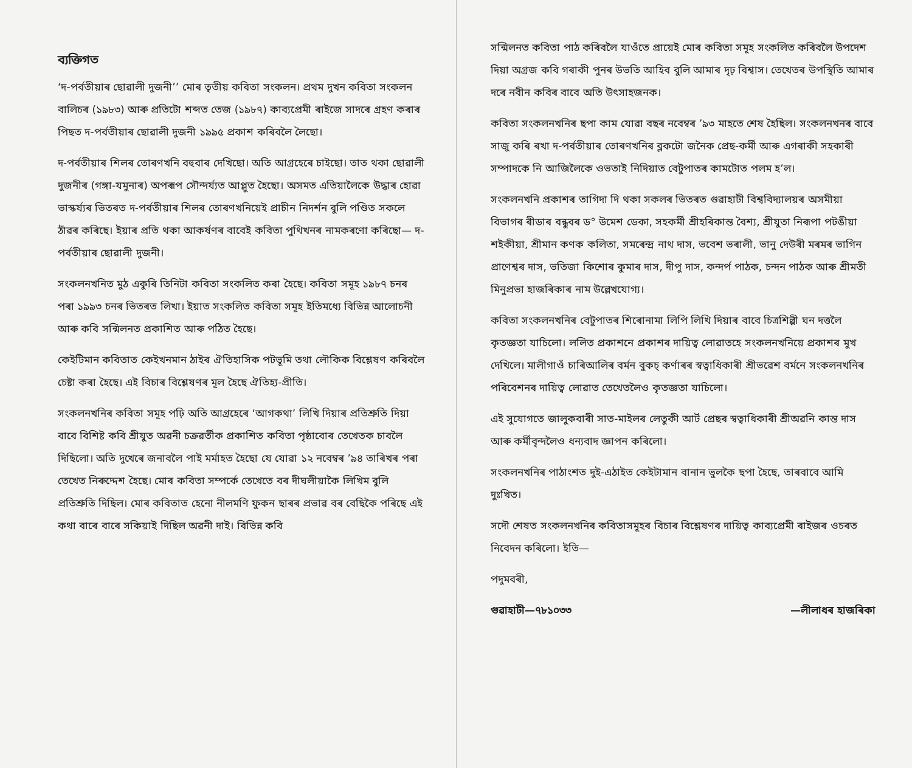ব্যক্তিগত
‘দ-পৰ্বতীয়াৰ ছোৱালী দুজনী’’ মোৰ তৃতীয় কবিতা সংকলন। প্ৰথম দুখন কবিতা সংকলন বালিচৰ (১৯৮৩) আৰু প্ৰতিটো শব্দত তেজ (১৯৮৭) কাব্যপ্ৰেমী ৰাইজে সাদৰে গ্ৰহণ কৰাৰ পিছত দ-পৰ্বতীয়াৰ ছোৱালী দুজনী ১৯৯৫ প্ৰকাশ কৰিবলৈ লৈছো।
দ-পৰ্বতীয়াৰ শিলৰ তোৰণখনি বহুবাৰ দেখিছো। অতি আগ্ৰহেৰে চাইছো। তাত থকা ছোৱালী দুজনীৰ (গঙ্গা-যমুনাৰ) অপৰূপ সৌন্দৰ্য্যত আপ্লুত হৈছো। অসমত এতিয়ালৈকে উদ্ধাৰ হোৱা ভাস্কৰ্য্যৰ ভিতৰত দ-পৰ্বতীয়াৰ শিলৰ তোৰণখনিয়েই প্ৰাচীন নিদৰ্শন বুলি পণ্ডিত সকলে ঠাঁৱৰ কৰিছে। ইয়াৰ প্ৰতি থকা আকৰ্ষণৰ বাবেই কবিতা পুথিখনৰ নামকৰণো কৰিছো— দ-পৰ্বতীয়াৰ ছোৱালী দুজনী।
সংকলনখনিত মুঠ একুৰি তিনিটা কবিতা সংকলিত কৰা হৈছে। কবিতা সমূহ ১৯৮৭ চনৰ পৰা ১৯৯৩ চনৰ ভিতৰত লিখা। ইয়াত সংকলিত কবিতা সমূহ ইতিমধ্যে বিভিন্ন আলোচনী আৰু কবি সন্মিলনত প্ৰকাশিত আৰু পঠিত হৈছে।
কেইটিমান কবিতাত কেইখনমান ঠাইৰ ঐতিহাসিক পটভূমি তথা লৌকিক বিশ্লেষণ কৰিবলৈ চেষ্টা কৰা হৈছে। এই বিচাৰ বিশ্লেষণৰ মূল হৈছে ঐতিহ্য-প্ৰীতি।
সংকলনখনিৰ কবিতা সমূহ পঢ়ি অতি আগ্ৰহেৰে ‘আগকথা’ লিখি দিয়াৰ প্ৰতিশ্ৰুতি দিয়া বাবে বিশিষ্ট কবি শ্ৰীযুত অৱনী চক্ৰৱৰ্তীক প্ৰকাশিত কবিতা পৃষ্ঠাবোৰ তেখেতক চাবলৈ দিছিলো। অতি দুখেৰে জনাবলৈ পাই মৰ্মাহত হৈছো যে যোৱা ১২ নবেম্বৰ ’৯৪ তাৰিখৰ পৰা তেখেত নিৰুদ্দেশ হৈছে। মোৰ কবিতা সম্পৰ্কে তেখেতে বৰ দীঘলীয়াকৈ লিখিম বুলি প্ৰতিশ্ৰুতি দিছিল। মোৰ কবিতাত হেনো নীলমণি ফুকন ছাৰৰ প্ৰভাৱ বৰ বেছিকৈ পৰিছে এই কথা বাৰে বাৰে সকিয়াই দিছিল অৱনী দাই। বিভিন্ন কবি
সন্মিলনত কবিতা পাঠ কৰিবলৈ যাওঁতে প্ৰায়েই মোৰ কবিতা সমূহ সংকলিত কৰিবলৈ উপদেশ দিয়া অগ্ৰজ কবি গৰাকী পুনৰ উভতি আহিব বুলি আমাৰ দৃঢ় বিশ্বাস। তেখেতৰ উপস্থিতি আমাৰ দৰে নবীন কবিৰ বাবে অতি উৎসাহজনক।
কবিতা সংকলনখনিৰ ছপা কাম যোৱা বছৰ নবেম্বৰ ’৯৩ মাহতে শেষ হৈছিল। সংকলনখনৰ বাবে সাজু কৰি ৰখা দ-পৰ্বতীয়াৰ তোৰণখনিৰ ব্লকটো জনৈক প্ৰেছ-কৰ্মী আৰু এগৰাকী সহকাৰী সম্পাদকে নি আজিলৈকে ওভতাই নিদিয়াত বেটুপাতৰ কামটোত পলম হ’ল।
সংকলনখনি প্ৰকাশৰ তাগিদা দি থকা সকলৰ ভিতৰত গুৱাহাটী বিশ্ববিদ্যালয়ৰ অসমীয়া বিভাগৰ ৰীডাৰ বন্ধুবৰ ড° উমেশ ডেকা, সহকৰ্মী শ্ৰীহৰিকান্ত বৈশ্য, শ্ৰীযুতা নিৰূপা পটঙীয়া শইকীয়া, শ্ৰীমান কণক কলিতা, সমৰেন্দ্ৰ নাথ দাস, ভবেশ ভৰালী, ভানু দেউৰী মৰমৰ ভাগিন প্ৰাণেশ্বৰ দাস, ভতিজা কিশোৰ কুমাৰ দাস, দীপু দাস, কন্দৰ্প পাঠক, চন্দন পাঠক আৰু শ্ৰীমতী মিনুপ্ৰভা হাজৰিকাৰ নাম উল্লেখযোগ্য।
কবিতা সংকলনখনিৰ বেটুপাতৰ শিৰোনামা লিপি লিখি দিয়াৰ বাবে চিত্ৰশিল্পী ঘন দত্তলৈ কৃতজ্ঞতা যাচিলো। ললিত প্ৰকাশনে প্ৰকাশৰ দায়িত্ব লোৱাতহে সংকলনখনিয়ে প্ৰকাশৰ মুখ দেখিলে। মালীগাওঁ চাৰিআলিৰ বৰ্মন বুকচ্ কৰ্ণাৰৰ স্বত্বাধিকাৰী শ্ৰীভৱেশ বৰ্মনে সংকলনখনিৰ পৰিবেশনৰ দায়িত্ব লোৱাত তেখেতলৈও কৃতজ্ঞতা যাচিলো।
এই সুযোগতে জালুকবাৰী সাত-মাইলৰ লেতুকী আৰ্ট প্ৰেছৰ স্বত্বাধিকাৰী শ্ৰীঅৱনি কান্ত দাস আৰু কৰ্মীবৃন্দলৈও ধন্যবাদ জ্ঞাপন কৰিলো।
সংকলনখনিৰ পাঠাংশত দুই-এঠাইত কেইটামান বানান ভুলকৈ ছপা হৈছে, তাৰবাবে আমি দুঃখিত।
সদৌ শেষত সংকলনখনিৰ কবিতাসমূহৰ বিচাৰ বিশ্লেষণৰ দায়িত্ব কাব্যপ্ৰেমী ৰাইজৰ ওচৰত নিবেদন কৰিলো। ইতি—
পদুমবৰী,
গুৱাহাটী—৭৮১০৩৩ —লীলাধৰ হাজৰিকা